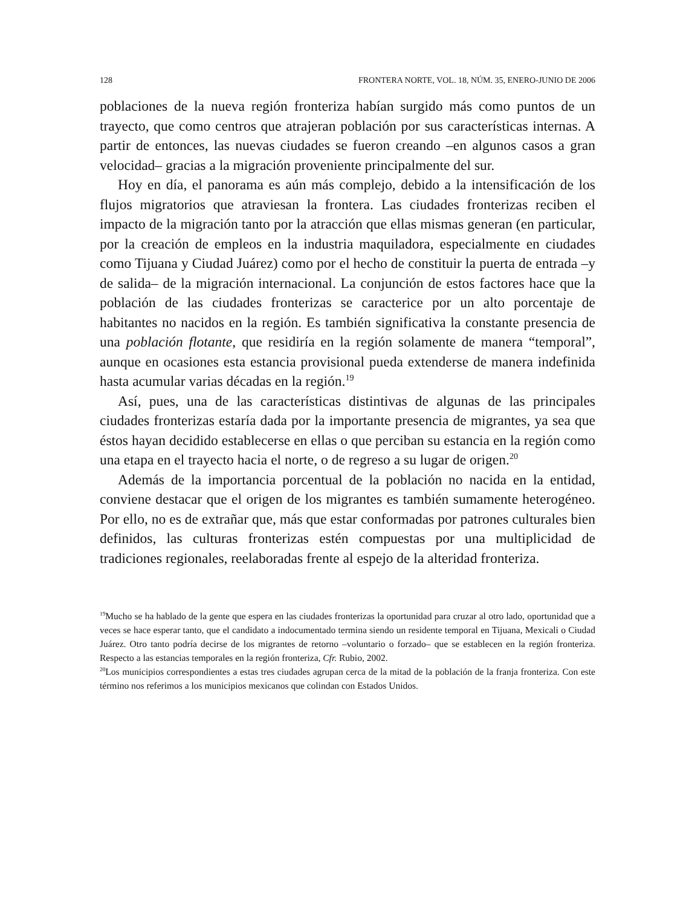128 FRONTERA NORTE, VOL. 18, NÚM. 35, ENERO-JUNIO DE 2006
poblaciones de la nueva región fronteriza habían surgido más como puntos de un trayecto, que como centros que atrajeran población por sus características internas. A partir de entonces, las nuevas ciudades se fueron creando –en algunos casos a gran velocidad– gracias a la migración proveniente principalmente del sur.
Hoy en día, el panorama es aún más complejo, debido a la intensificación de los flujos migratorios que atraviesan la frontera. Las ciudades fronterizas reciben el impacto de la migración tanto por la atracción que ellas mismas generan (en particular, por la creación de empleos en la industria maquiladora, especialmente en ciudades como Tijuana y Ciudad Juárez) como por el hecho de constituir la puerta de entrada –y de salida– de la migración internacional. La conjunción de estos factores hace que la población de las ciudades fronterizas se caracterice por un alto porcentaje de habitantes no nacidos en la región. Es también significativa la constante presencia de una población flotante, que residiría en la región solamente de manera “temporal”, aunque en ocasiones esta estancia provisional pueda extenderse de manera indefinida hasta acumular varias décadas en la región.<sup>19</sup>
Así, pues, una de las características distintivas de algunas de las principales ciudades fronterizas estaría dada por la importante presencia de migrantes, ya sea que éstos hayan decidido establecerse en ellas o que perciban su estancia en la región como una etapa en el trayecto hacia el norte, o de regreso a su lugar de origen.<sup>20</sup>
Además de la importancia porcentual de la población no nacida en la entidad, conviene destacar que el origen de los migrantes es también sumamente heterogéneo. Por ello, no es de extrañar que, más que estar conformadas por patrones culturales bien definidos, las culturas fronterizas estén compuestas por una multiplicidad de tradiciones regionales, reelaboradas frente al espejo de la alteridad fronteriza.
<sup>19</sup> Mucho se ha hablado de la gente que espera en las ciudades fronterizas la oportunidad para cruzar al otro lado, oportunidad que a veces se hace esperar tanto, que el candidato a indocumentado termina siendo un residente temporal en Tijuana, Mexicali o Ciudad Juárez. Otro tanto podría decirse de los migrantes de retorno –voluntario o forzado– que se establecen en la región fronteriza. Respecto a las estancias temporales en la región fronteriza, Cfr. Rubio, 2002.
<sup>20</sup> Los municipios correspondientes a estas tres ciudades agrupan cerca de la mitad de la población de la franja fronteriza. Con este término nos referimos a los municipios mexicanos que colindan con Estados Unidos.